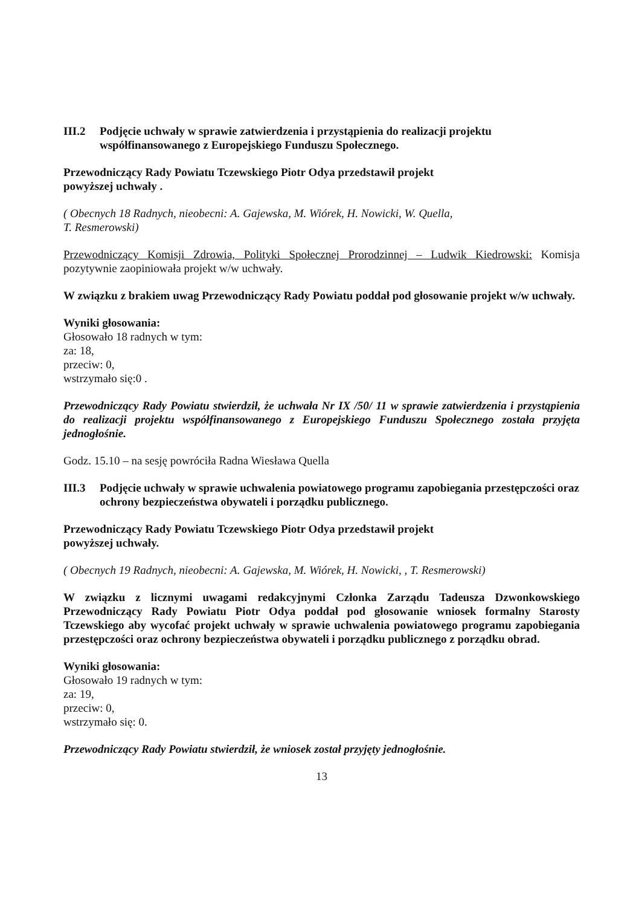III.2 Podjęcie uchwały w sprawie zatwierdzenia i przystąpienia do realizacji projektu współfinansowanego z Europejskiego Funduszu Społecznego.
Przewodniczący Rady Powiatu Tczewskiego Piotr Odya przedstawił projekt
powyższej uchwały .
( Obecnych 18 Radnych, nieobecni: A. Gajewska, M. Wiórek, H. Nowicki, W. Quella,
T. Resmerowski)
Przewodniczący Komisji Zdrowia, Polityki Społecznej Prorodzinnej – Ludwik Kiedrowski: Komisja pozytywnie zaopiniowała projekt w/w uchwały.
W związku z brakiem uwag Przewodniczący Rady Powiatu poddał pod głosowanie projekt w/w uchwały.
Wyniki głosowania:
Głosowało 18 radnych w tym:
za: 18,
przeciw: 0,
wstrzymało się:0 .
Przewodniczący Rady Powiatu stwierdził, że uchwała Nr IX /50/ 11 w sprawie zatwierdzenia i przystąpienia do realizacji projektu współfinansowanego z Europejskiego Funduszu Społecznego została przyjęta jednogłośnie.
Godz. 15.10 – na sesję powróciła Radna Wiesława Quella
III.3 Podjęcie uchwały w sprawie uchwalenia powiatowego programu zapobiegania przestępczości oraz ochrony bezpieczeństwa obywateli i porządku publicznego.
Przewodniczący Rady Powiatu Tczewskiego Piotr Odya przedstawił projekt
powyższej uchwały.
( Obecnych 19 Radnych, nieobecni: A. Gajewska, M. Wiórek, H. Nowicki, , T. Resmerowski)
W związku z licznymi uwagami redakcyjnymi Członka Zarządu Tadeusza Dzwonkowskiego Przewodniczący Rady Powiatu Piotr Odya poddał pod głosowanie wniosek formalny Starosty Tczewskiego aby wycofać projekt uchwały w sprawie uchwalenia powiatowego programu zapobiegania przestępczości oraz ochrony bezpieczeństwa obywateli i porządku publicznego z porządku obrad.
Wyniki głosowania:
Głosowało 19 radnych w tym:
za: 19,
przeciw: 0,
wstrzymało się: 0.
Przewodniczący Rady Powiatu stwierdził, że wniosek został przyjęty jednogłośnie.
13